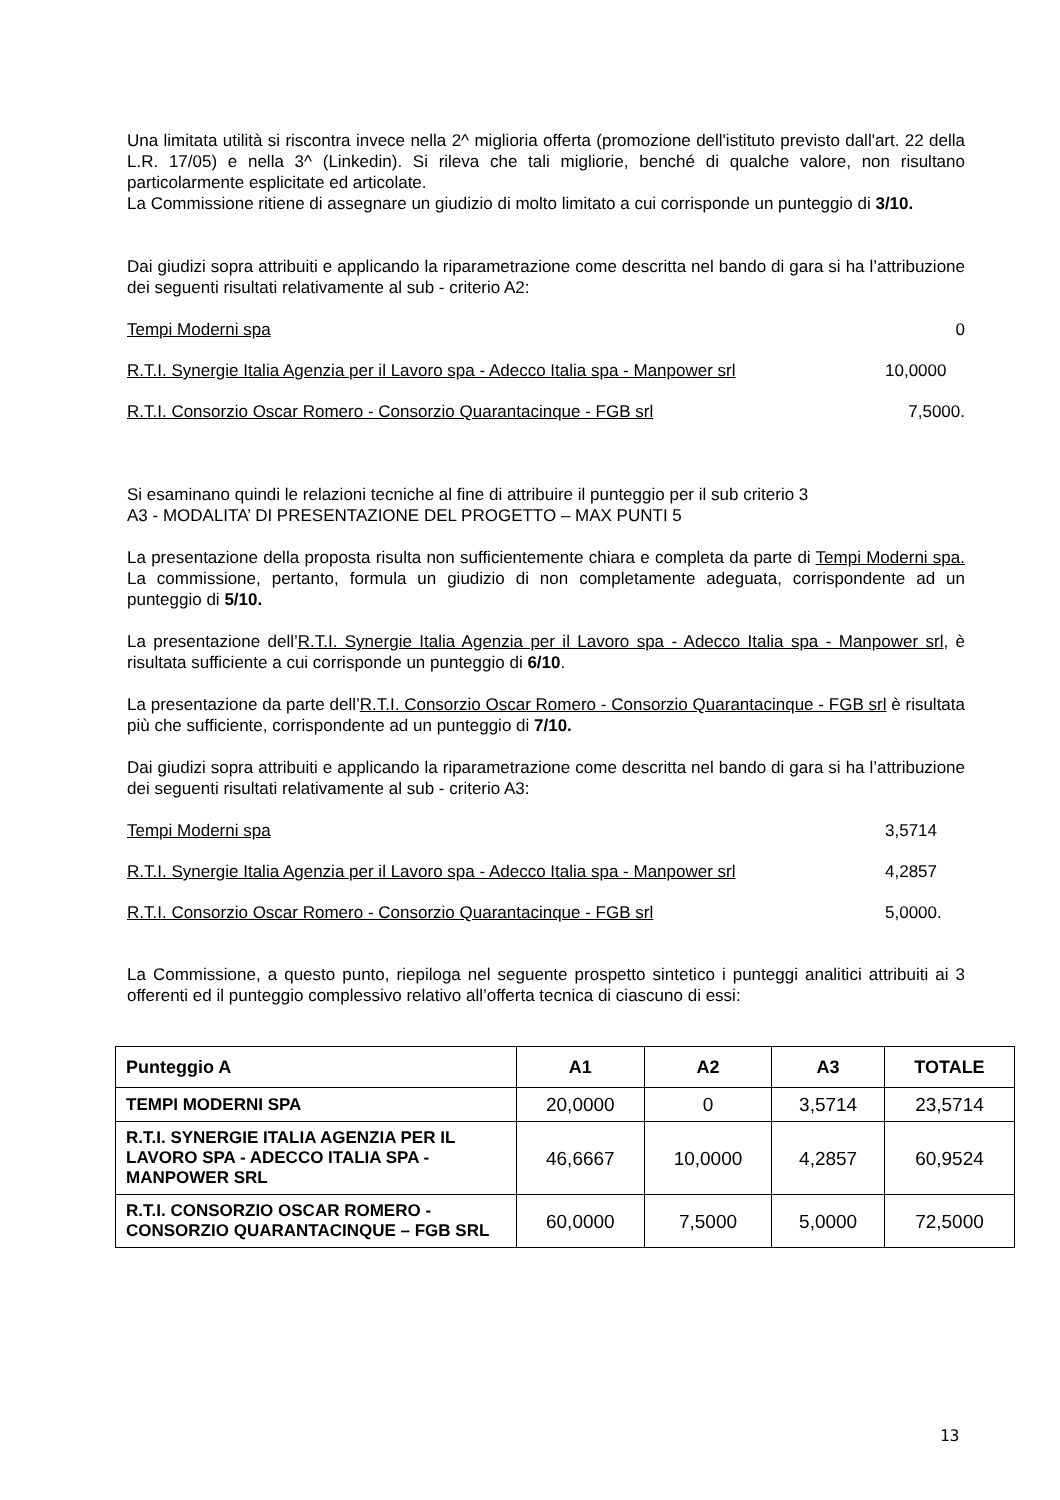Una limitata utilità si riscontra invece nella 2^ miglioria offerta (promozione dell'istituto previsto dall'art. 22 della L.R. 17/05) e nella 3^ (Linkedin). Si rileva che tali migliorie, benché di qualche valore, non risultano particolarmente esplicitate ed articolate.
La Commissione ritiene di assegnare un giudizio di molto limitato a cui corrisponde un punteggio di 3/10.
Dai giudizi sopra attribuiti e applicando la riparametrazione come descritta nel bando di gara si ha l’attribuzione dei seguenti risultati relativamente al sub - criterio A2:
Tempi Moderni spa 0
R.T.I. Synergie Italia Agenzia per il Lavoro spa - Adecco Italia spa - Manpower srl 10,0000
R.T.I. Consorzio Oscar Romero - Consorzio Quarantacinque - FGB srl 7,5000.
Si esaminano quindi le relazioni tecniche al fine di attribuire il punteggio per il sub criterio 3
A3 - MODALITA’ DI PRESENTAZIONE DEL PROGETTO – MAX PUNTI 5
La presentazione della proposta risulta non sufficientemente chiara e completa da parte di Tempi Moderni spa. La commissione, pertanto, formula un giudizio di non completamente adeguata, corrispondente ad un punteggio di 5/10.
La presentazione dell’R.T.I. Synergie Italia Agenzia per il Lavoro spa - Adecco Italia spa - Manpower srl, è risultata sufficiente a cui corrisponde un punteggio di 6/10.
La presentazione da parte dell’R.T.I. Consorzio Oscar Romero - Consorzio Quarantacinque - FGB srl è risultata più che sufficiente, corrispondente ad un punteggio di 7/10.
Dai giudizi sopra attribuiti e applicando la riparametrazione come descritta nel bando di gara si ha l’attribuzione dei seguenti risultati relativamente al sub - criterio A3:
Tempi Moderni spa 3,5714
R.T.I. Synergie Italia Agenzia per il Lavoro spa - Adecco Italia spa - Manpower srl 4,2857
R.T.I. Consorzio Oscar Romero - Consorzio Quarantacinque - FGB srl 5,0000.
La Commissione, a questo punto, riepiloga nel seguente prospetto sintetico i punteggi analitici attribuiti ai 3 offerenti ed il punteggio complessivo relativo all’offerta tecnica di ciascuno di essi:
| Punteggio A | A1 | A2 | A3 | TOTALE |
| --- | --- | --- | --- | --- |
| TEMPI MODERNI SPA | 20,0000 | 0 | 3,5714 | 23,5714 |
| R.T.I. SYNERGIE ITALIA AGENZIA PER IL LAVORO SPA - ADECCO ITALIA SPA - MANPOWER SRL | 46,6667 | 10,0000 | 4,2857 | 60,9524 |
| R.T.I. CONSORZIO OSCAR ROMERO - CONSORZIO QUARANTACINQUE – FGB SRL | 60,0000 | 7,5000 | 5,0000 | 72,5000 |
13